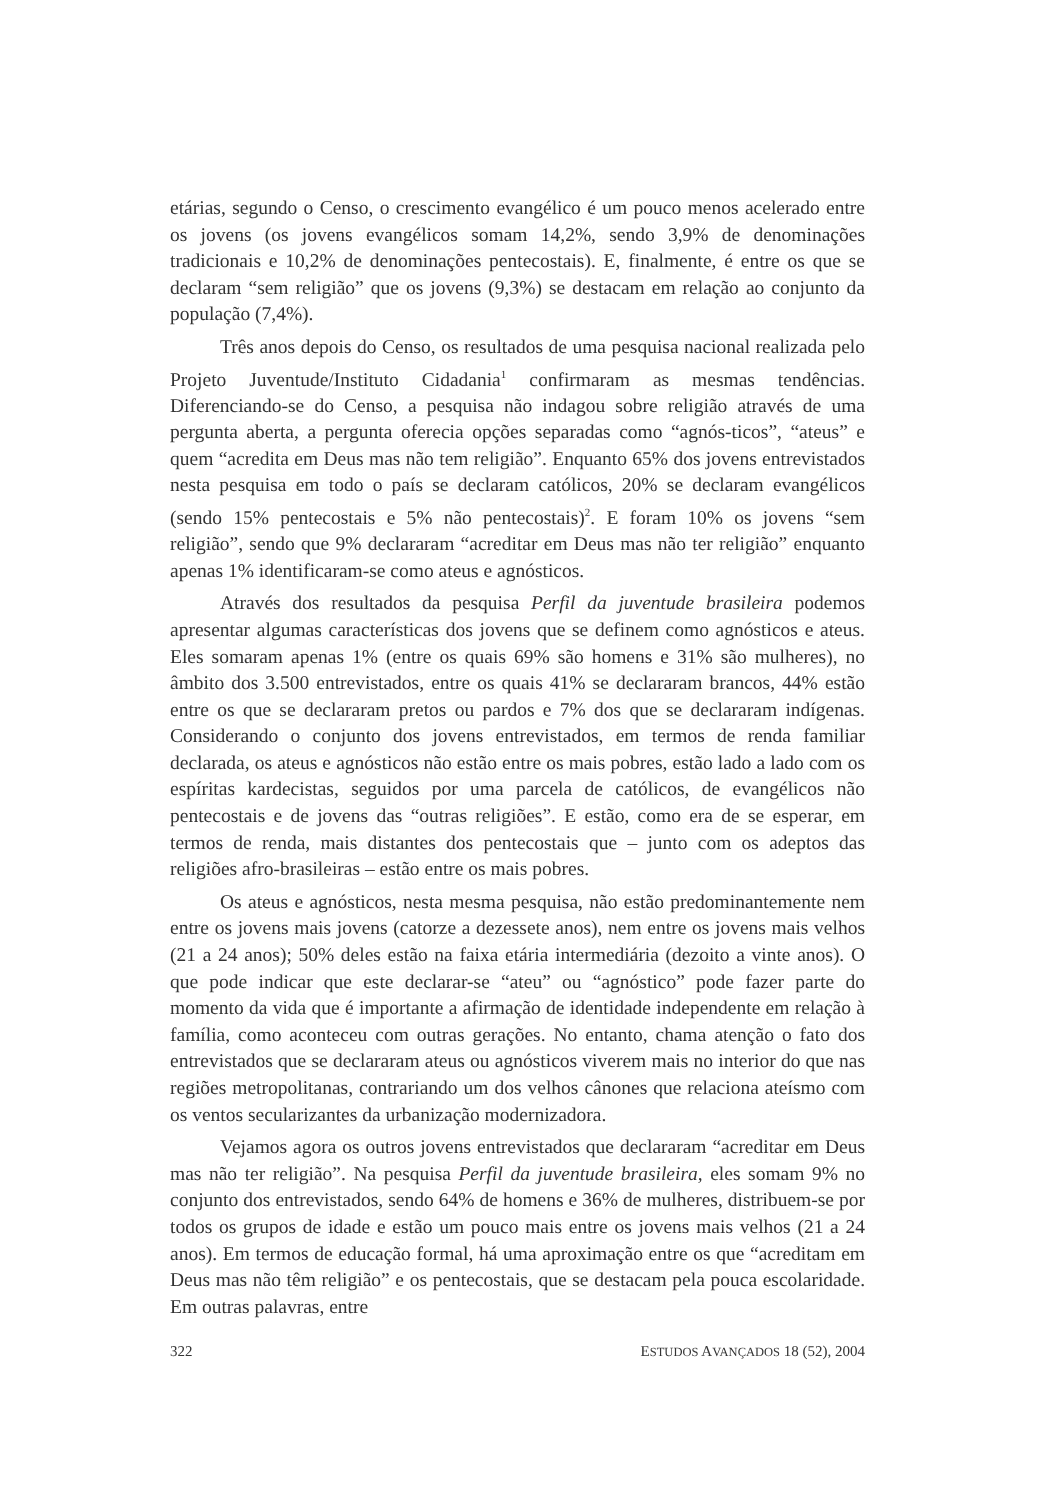etárias, segundo o Censo, o crescimento evangélico é um pouco menos acelerado entre os jovens (os jovens evangélicos somam 14,2%, sendo 3,9% de denominações tradicionais e 10,2% de denominações pentecostais). E, finalmente, é entre os que se declaram “sem religião” que os jovens (9,3%) se destacam em relação ao conjunto da população (7,4%).
Três anos depois do Censo, os resultados de uma pesquisa nacional realizada pelo Projeto Juventude/Instituto Cidadania<sup>1</sup> confirmaram as mesmas tendências. Diferenciando-se do Censo, a pesquisa não indagou sobre religião através de uma pergunta aberta, a pergunta oferecia opções separadas como “agnós-ticos”, “ateus” e quem “acredita em Deus mas não tem religião”. Enquanto 65% dos jovens entrevistados nesta pesquisa em todo o país se declaram católicos, 20% se declaram evangélicos (sendo 15% pentecostais e 5% não pentecostais)<sup>2</sup>. E foram 10% os jovens “sem religião”, sendo que 9% declararam “acreditar em Deus mas não ter religião” enquanto apenas 1% identificaram-se como ateus e agnósticos.
Através dos resultados da pesquisa Perfil da juventude brasileira podemos apresentar algumas características dos jovens que se definem como agnósticos e ateus. Eles somaram apenas 1% (entre os quais 69% são homens e 31% são mulheres), no âmbito dos 3.500 entrevistados, entre os quais 41% se declararam brancos, 44% estão entre os que se declararam pretos ou pardos e 7% dos que se declararam indígenas. Considerando o conjunto dos jovens entrevistados, em termos de renda familiar declarada, os ateus e agnósticos não estão entre os mais pobres, estão lado a lado com os espíritas kardecistas, seguidos por uma parcela de católicos, de evangélicos não pentecostais e de jovens das “outras religiões”. E estão, como era de se esperar, em termos de renda, mais distantes dos pentecostais que – junto com os adeptos das religiões afro-brasileiras – estão entre os mais pobres.
Os ateus e agnósticos, nesta mesma pesquisa, não estão predominantemente nem entre os jovens mais jovens (catorze a dezessete anos), nem entre os jovens mais velhos (21 a 24 anos); 50% deles estão na faixa etária intermediária (dezoito a vinte anos). O que pode indicar que este declarar-se “ateu” ou “agnóstico” pode fazer parte do momento da vida que é importante a afirmação de identidade independente em relação à família, como aconteceu com outras gerações. No entanto, chama atenção o fato dos entrevistados que se declararam ateus ou agnósticos viverem mais no interior do que nas regiões metropolitanas, contrariando um dos velhos cânones que relaciona ateísmo com os ventos secularizantes da urbanização modernizadora.
Vejamos agora os outros jovens entrevistados que declararam “acreditar em Deus mas não ter religião”. Na pesquisa Perfil da juventude brasileira, eles somam 9% no conjunto dos entrevistados, sendo 64% de homens e 36% de mulheres, distribuem-se por todos os grupos de idade e estão um pouco mais entre os jovens mais velhos (21 a 24 anos). Em termos de educação formal, há uma aproximação entre os que “acreditam em Deus mas não têm religião” e os pentecostais, que se destacam pela pouca escolaridade. Em outras palavras, entre
322 ESTUDOS AVANÇADOS 18 (52), 2004